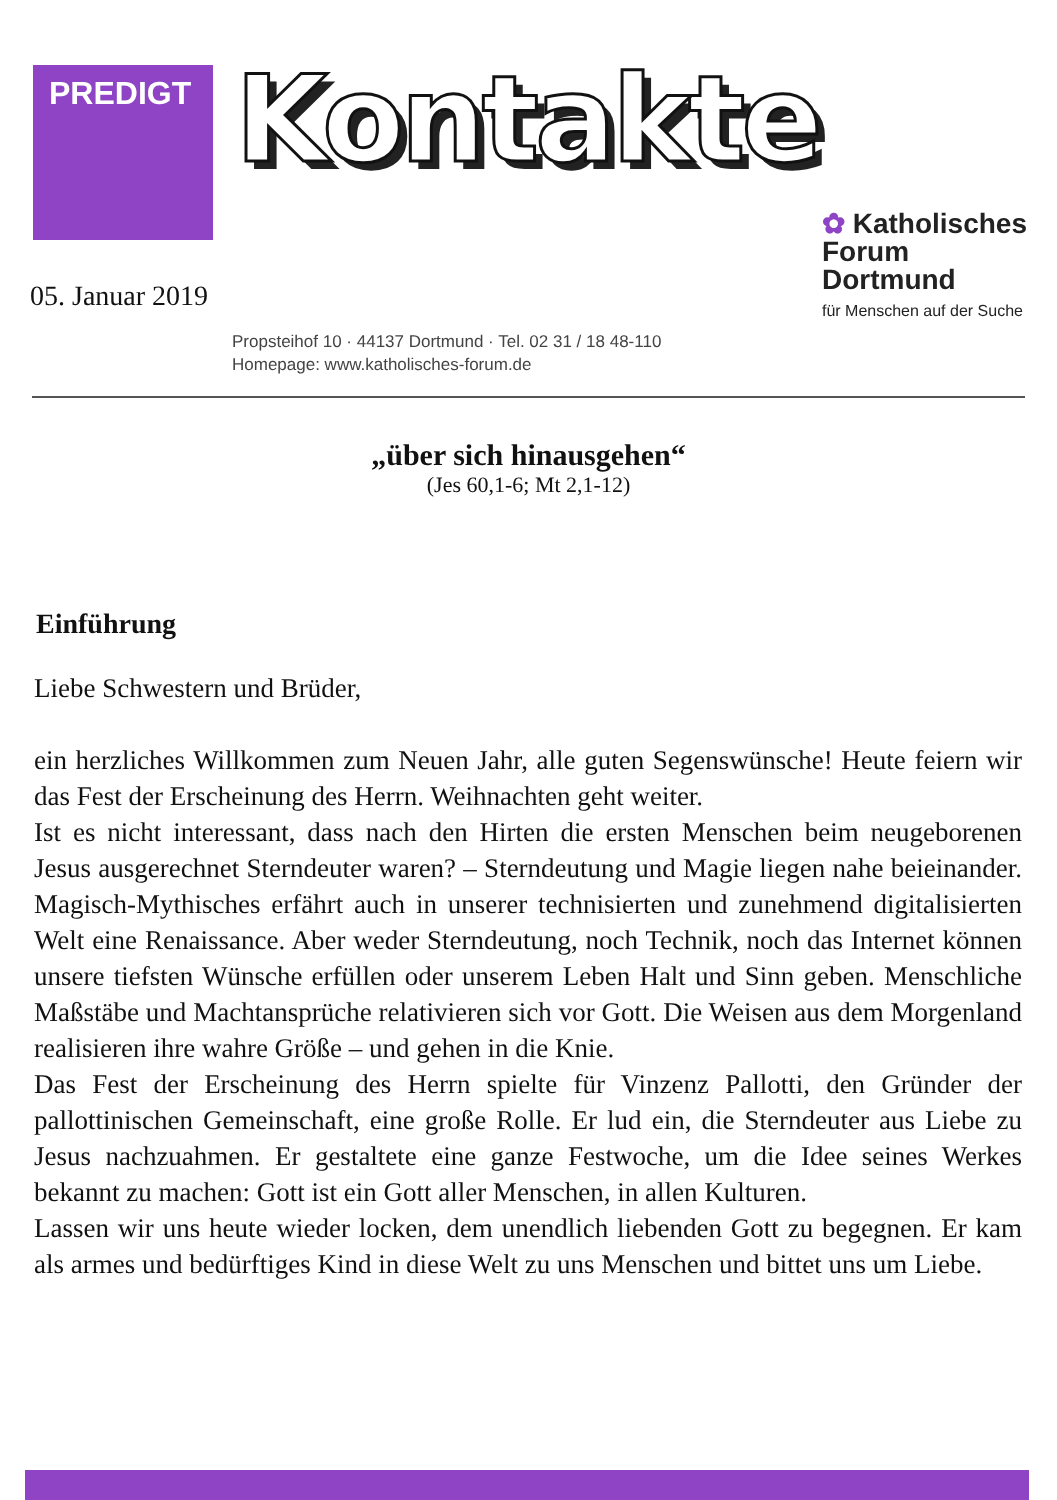PREDIGT
Kontakte
05. Januar 2019
✿ Katholisches
Forum
Dortmund
für Menschen auf der Suche
Propsteihof 10 · 44137 Dortmund · Tel. 02 31 / 18 48-110
Homepage: www.katholisches-forum.de
„über sich hinausgehen“
(Jes 60,1-6; Mt 2,1-12)
Einführung
Liebe Schwestern und Brüder,
ein herzliches Willkommen zum Neuen Jahr, alle guten Segenswünsche! Heute feiern wir das Fest der Erscheinung des Herrn. Weihnachten geht weiter.
Ist es nicht interessant, dass nach den Hirten die ersten Menschen beim neugeborenen Jesus ausgerechnet Sterndeuter waren? – Sterndeutung und Magie liegen nahe beieinander. Magisch-Mythisches erfährt auch in unserer technisierten und zunehmend digitalisierten Welt eine Renaissance. Aber weder Sterndeutung, noch Technik, noch das Internet können unsere tiefsten Wünsche erfüllen oder unserem Leben Halt und Sinn geben. Menschliche Maßstäbe und Machtansprüche relativieren sich vor Gott. Die Weisen aus dem Morgenland realisieren ihre wahre Größe – und gehen in die Knie.
Das Fest der Erscheinung des Herrn spielte für Vinzenz Pallotti, den Gründer der pallottinischen Gemeinschaft, eine große Rolle. Er lud ein, die Sterndeuter aus Liebe zu Jesus nachzuahmen. Er gestaltete eine ganze Festwoche, um die Idee seines Werkes bekannt zu machen: Gott ist ein Gott aller Menschen, in allen Kulturen.
Lassen wir uns heute wieder locken, dem unendlich liebenden Gott zu begegnen. Er kam als armes und bedürftiges Kind in diese Welt zu uns Menschen und bittet uns um Liebe.